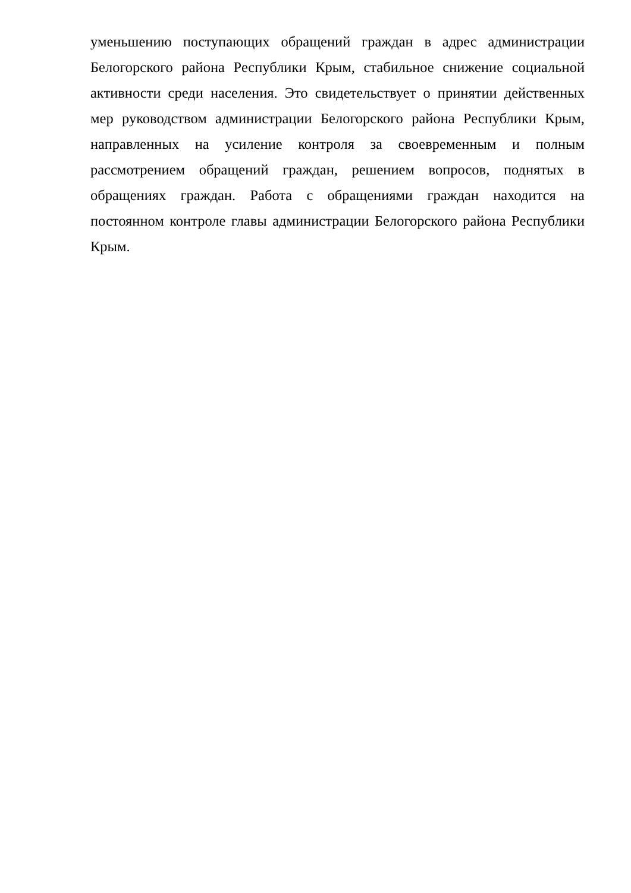уменьшению поступающих обращений граждан в адрес администрации Белогорского района Республики Крым, стабильное снижение социальной активности среди населения. Это свидетельствует о принятии действенных мер руководством администрации Белогорского района Республики Крым, направленных на усиление контроля за своевременным и полным рассмотрением обращений граждан, решением вопросов, поднятых в обращениях граждан. Работа с обращениями граждан находится на постоянном контроле главы администрации Белогорского района Республики Крым.